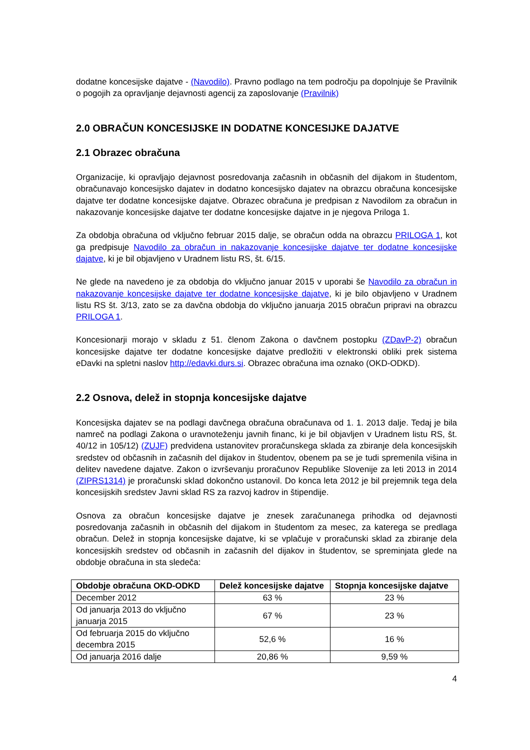dodatne koncesijske dajatve - (Navodilo). Pravno podlago na tem področju pa dopolnjuje še Pravilnik o pogojih za opravljanje dejavnosti agencij za zaposlovanje (Pravilnik)
2.0 OBRAČUN KONCESIJSKE IN DODATNE KONCESIJKE DAJATVE
2.1 Obrazec obračuna
Organizacije, ki opravljajo dejavnost posredovanja začasnih in občasnih del dijakom in študentom, obračunavajo koncesijsko dajatev in dodatno koncesijsko dajatev na obrazcu obračuna koncesijske dajatve ter dodatne koncesijske dajatve. Obrazec obračuna je predpisan z Navodilom za obračun in nakazovanje koncesijske dajatve ter dodatne koncesijske dajatve in je njegova Priloga 1.
Za obdobja obračuna od vključno februar 2015 dalje, se obračun odda na obrazcu PRILOGA 1, kot ga predpisuje Navodilo za obračun in nakazovanje koncesijske dajatve ter dodatne koncesijske dajatve, ki je bil objavljeno v Uradnem listu RS, št. 6/15.
Ne glede na navedeno je za obdobja do vključno januar 2015 v uporabi še Navodilo za obračun in nakazovanje koncesijske dajatve ter dodatne koncesijske dajatve, ki je bilo objavljeno v Uradnem listu RS št. 3/13, zato se za davčna obdobja do vključno januarja 2015 obračun pripravi na obrazcu PRILOGA 1.
Koncesionarji morajo v skladu z 51. členom Zakona o davčnem postopku (ZDavP-2) obračun koncesijske dajatve ter dodatne koncesijske dajatve predložiti v elektronski obliki prek sistema eDavki na spletni naslov http://edavki.durs.si. Obrazec obračuna ima oznako (OKD-ODKD).
2.2 Osnova, delež in stopnja koncesijske dajatve
Koncesijska dajatev se na podlagi davčnega obračuna obračunava od 1. 1. 2013 dalje. Tedaj je bila namreč na podlagi Zakona o uravnoteženju javnih financ, ki je bil objavljen v Uradnem listu RS, št. 40/12 in 105/12) (ZUJF) predvidena ustanovitev proračunskega sklada za zbiranje dela koncesijskih sredstev od občasnih in začasnih del dijakov in študentov, obenem pa se je tudi spremenila višina in delitev navedene dajatve. Zakon o izvrševanju proračunov Republike Slovenije za leti 2013 in 2014 (ZIPRS1314) je proračunski sklad dokončno ustanovil. Do konca leta 2012 je bil prejemnik tega dela koncesijskih sredstev Javni sklad RS za razvoj kadrov in štipendije.
Osnova za obračun koncesijske dajatve je znesek zaračunanega prihodka od dejavnosti posredovanja začasnih in občasnih del dijakom in študentom za mesec, za katerega se predlaga obračun. Delež in stopnja koncesijske dajatve, ki se vplačuje v proračunski sklad za zbiranje dela koncesijskih sredstev od občasnih in začasnih del dijakov in študentov, se spreminjata glede na obdobje obračuna in sta sledeča:
| Obdobje obračuna OKD-ODKD | Delež koncesijske dajatve | Stopnja koncesijske dajatve |
| --- | --- | --- |
| December 2012 | 63 % | 23 % |
| Od januarja 2013 do vključno januarja 2015 | 67 % | 23 % |
| Od februarja 2015 do vključno decembra 2015 | 52,6 % | 16 % |
| Od januarja 2016 dalje | 20,86 % | 9,59 % |
4